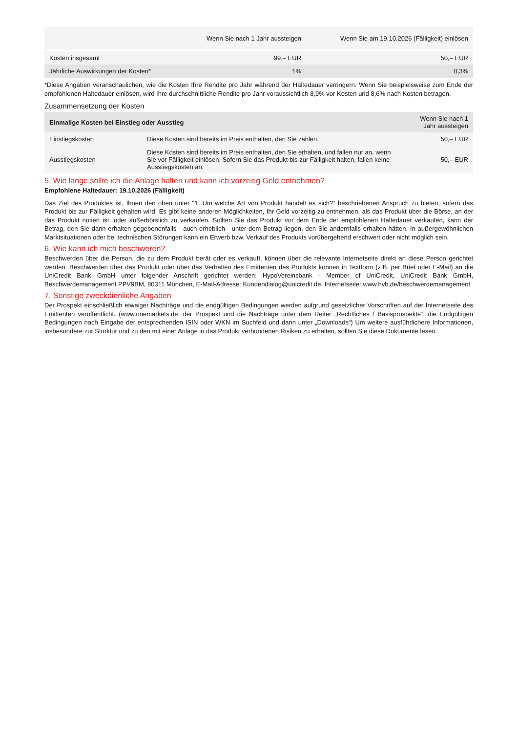| | Wenn Sie nach 1 Jahr aussteigen | Wenn Sie am 19.10.2026 (Fälligkeit) einlösen |
| --- | --- | --- |
| Kosten insgesamt | 99,– EUR | 50,– EUR |
| Jährliche Auswirkungen der Kosten* | 1% | 0,3% |
*Diese Angaben veranschaulichen, wie die Kosten Ihre Rendite pro Jahr während der Haltedauer verringern. Wenn Sie beispielsweise zum Ende der empfohlenen Haltedauer einlösen, wird Ihre durchschnittliche Rendite pro Jahr voraussichtlich 8,9% vor Kosten und 8,6% nach Kosten betragen.
Zusammensetzung der Kosten
| Einmalige Kosten bei Einstieg oder Ausstieg | | Wenn Sie nach 1 Jahr aussteigen |
| --- | --- | --- |
| Einstiegskosten | Diese Kosten sind bereits im Preis enthalten, den Sie zahlen. | 50,– EUR |
| Ausstiegskosten | Diese Kosten sind bereits im Preis enthalten, den Sie erhalten, und fallen nur an, wenn Sie vor Fälligkeit einlösen. Sofern Sie das Produkt bis zur Fälligkeit halten, fallen keine Ausstiegskosten an. | 50,– EUR |
5. Wie lange sollte ich die Anlage halten und kann ich vorzeitig Geld entnehmen?
Empfohlene Haltedauer: 19.10.2026 (Fälligkeit)
Das Ziel des Produktes ist, Ihnen den oben unter "1. Um welche Art von Produkt handelt es sich?“ beschriebenen Anspruch zu bieten, sofern das Produkt bis zur Fälligkeit gehalten wird. Es gibt keine anderen Möglichkeiten, Ihr Geld vorzeitig zu entnehmen, als das Produkt über die Börse, an der das Produkt notiert ist, oder außerbörslich zu verkaufen. Sollten Sie das Produkt vor dem Ende der empfohlenen Haltedauer verkaufen, kann der Betrag, den Sie dann erhalten gegebenenfalls - auch erheblich - unter dem Betrag liegen, den Sie andernfalls erhalten hätten. In außergewöhnlichen Marktsituationen oder bei technischen Störungen kann ein Erwerb bzw. Verkauf des Produkts vorübergehend erschwert oder nicht möglich sein.
6. Wie kann ich mich beschweren?
Beschwerden über die Person, die zu dem Produkt berät oder es verkauft, können über die relevante Internetseite direkt an diese Person gerichtet werden. Beschwerden über das Produkt oder über das Verhalten des Emittenten des Produkts können in Textform (z.B. per Brief oder E-Mail) an die UniCredit Bank GmbH unter folgender Anschrift gerichtet werden: HypoVereinsbank - Member of UniCredit, UniCredit Bank GmbH, Beschwerdemanagement PPV9BM, 80311 München, E-Mail-Adresse: Kundendialog@unicredit.de, Internetseite: www.hvb.de/beschwerdemanagement
7. Sonstige zweckdienliche Angaben
Der Prospekt einschließlich etwaiger Nachträge und die endgültigen Bedingungen werden aufgrund gesetzlicher Vorschriften auf der Internetseite des Emittenten veröffentlicht. (www.onemarkets.de; der Prospekt und die Nachträge unter dem Reiter „Rechtliches / Basisprospekte“; die Endgültigen Bedingungen nach Eingabe der entsprechenden ISIN oder WKN im Suchfeld und dann unter „Downloads“) Um weitere ausführlichere Informationen, insbesondere zur Struktur und zu den mit einer Anlage in das Produkt verbundenen Risiken zu erhalten, sollten Sie diese Dokumente lesen.